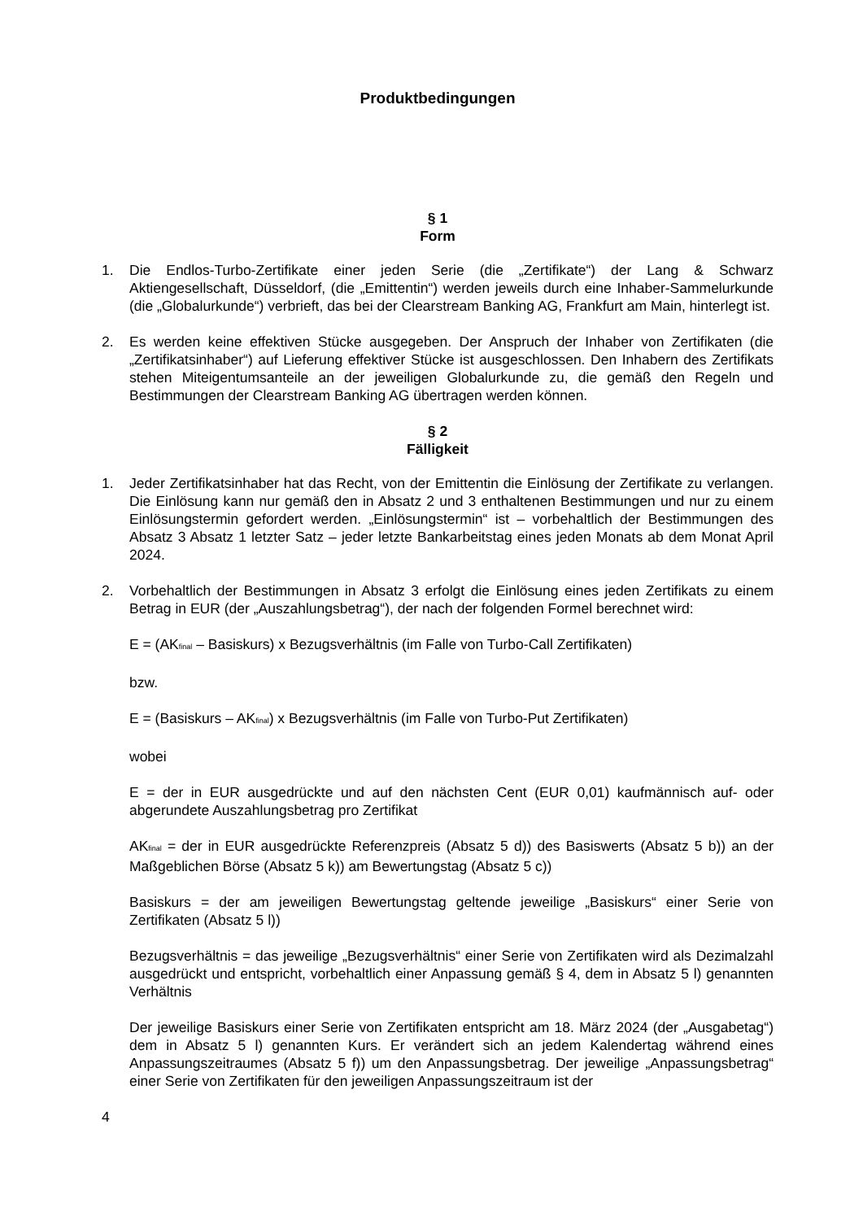Produktbedingungen
§ 1
Form
1. Die Endlos-Turbo-Zertifikate einer jeden Serie (die „Zertifikate“) der Lang & Schwarz Aktiengesellschaft, Düsseldorf, (die „Emittentin“) werden jeweils durch eine Inhaber-Sammelurkunde (die „Globalurkunde“) verbrieft, das bei der Clearstream Banking AG, Frankfurt am Main, hinterlegt ist.
2. Es werden keine effektiven Stücke ausgegeben. Der Anspruch der Inhaber von Zertifikaten (die „Zertifikatsinhaber“) auf Lieferung effektiver Stücke ist ausgeschlossen. Den Inhabern des Zertifikats stehen Miteigentumsanteile an der jeweiligen Globalurkunde zu, die gemäß den Regeln und Bestimmungen der Clearstream Banking AG übertragen werden können.
§ 2
Fälligkeit
1. Jeder Zertifikatsinhaber hat das Recht, von der Emittentin die Einlösung der Zertifikate zu verlangen. Die Einlösung kann nur gemäß den in Absatz 2 und 3 enthaltenen Bestimmungen und nur zu einem Einlösungstermin gefordert werden. „Einlösungstermin“ ist – vorbehaltlich der Bestimmungen des Absatz 3 Absatz 1 letzter Satz – jeder letzte Bankarbeitstag eines jeden Monats ab dem Monat April 2024.
2. Vorbehaltlich der Bestimmungen in Absatz 3 erfolgt die Einlösung eines jeden Zertifikats zu einem Betrag in EUR (der „Auszahlungsbetrag“), der nach der folgenden Formel berechnet wird:
E = (AK<sub>final</sub> – Basiskurs) x Bezugsverhältnis (im Falle von Turbo-Call Zertifikaten)
bzw.
E = (Basiskurs – AK<sub>final</sub>) x Bezugsverhältnis (im Falle von Turbo-Put Zertifikaten)
wobei
E = der in EUR ausgedrückte und auf den nächsten Cent (EUR 0,01) kaufmännisch auf- oder abgerundete Auszahlungsbetrag pro Zertifikat
AK<sub>final</sub> = der in EUR ausgedrückte Referenzpreis (Absatz 5 d)) des Basiswerts (Absatz 5 b)) an der Maßgeblichen Börse (Absatz 5 k)) am Bewertungstag (Absatz 5 c))
Basiskurs = der am jeweiligen Bewertungstag geltende jeweilige „Basiskurs“ einer Serie von Zertifikaten (Absatz 5 l))
Bezugsverhältnis = das jeweilige „Bezugsverhältnis“ einer Serie von Zertifikaten wird als Dezimalzahl ausgedrückt und entspricht, vorbehaltlich einer Anpassung gemäß § 4, dem in Absatz 5 l) genannten Verhältnis
Der jeweilige Basiskurs einer Serie von Zertifikaten entspricht am 18. März 2024 (der „Ausgabetag“) dem in Absatz 5 l) genannten Kurs. Er verändert sich an jedem Kalendertag während eines Anpassungszeitraumes (Absatz 5 f)) um den Anpassungsbetrag. Der jeweilige „Anpassungsbetrag“ einer Serie von Zertifikaten für den jeweiligen Anpassungszeitraum ist der
4